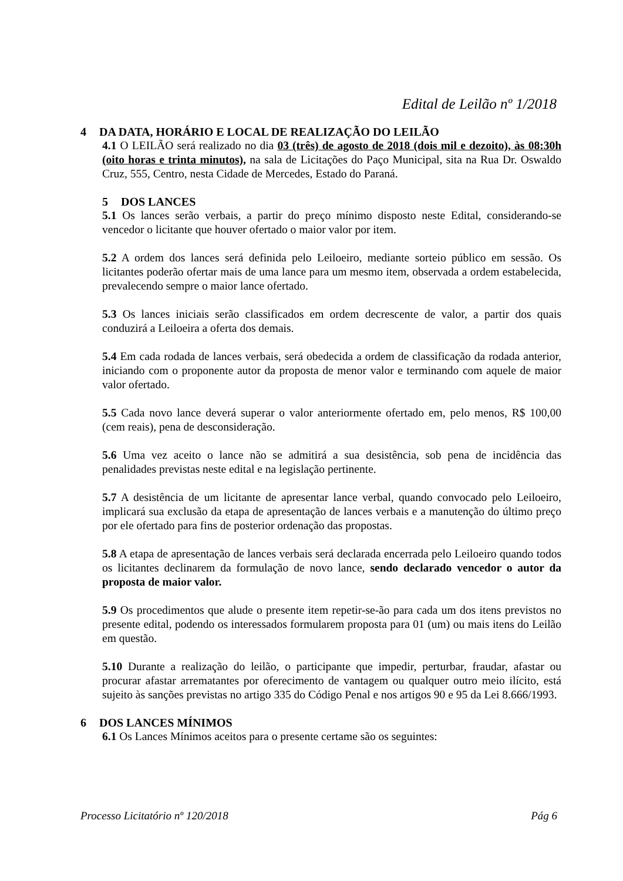Edital de Leilão nº 1/2018
4 DA DATA, HORÁRIO E LOCAL DE REALIZAÇÃO DO LEILÃO
4.1 O LEILÃO será realizado no dia 03 (três) de agosto de 2018 (dois mil e dezoito), às 08:30h (oito horas e trinta minutos), na sala de Licitações do Paço Municipal, sita na Rua Dr. Oswaldo Cruz, 555, Centro, nesta Cidade de Mercedes, Estado do Paraná.
5 DOS LANCES
5.1 Os lances serão verbais, a partir do preço mínimo disposto neste Edital, considerando-se vencedor o licitante que houver ofertado o maior valor por item.
5.2 A ordem dos lances será definida pelo Leiloeiro, mediante sorteio público em sessão. Os licitantes poderão ofertar mais de uma lance para um mesmo item, observada a ordem estabelecida, prevalecendo sempre o maior lance ofertado.
5.3 Os lances iniciais serão classificados em ordem decrescente de valor, a partir dos quais conduzirá a Leiloeira a oferta dos demais.
5.4 Em cada rodada de lances verbais, será obedecida a ordem de classificação da rodada anterior, iniciando com o proponente autor da proposta de menor valor e terminando com aquele de maior valor ofertado.
5.5 Cada novo lance deverá superar o valor anteriormente ofertado em, pelo menos, R$ 100,00 (cem reais), pena de desconsideração.
5.6 Uma vez aceito o lance não se admitirá a sua desistência, sob pena de incidência das penalidades previstas neste edital e na legislação pertinente.
5.7 A desistência de um licitante de apresentar lance verbal, quando convocado pelo Leiloeiro, implicará sua exclusão da etapa de apresentação de lances verbais e a manutenção do último preço por ele ofertado para fins de posterior ordenação das propostas.
5.8 A etapa de apresentação de lances verbais será declarada encerrada pelo Leiloeiro quando todos os licitantes declinarem da formulação de novo lance, sendo declarado vencedor o autor da proposta de maior valor.
5.9 Os procedimentos que alude o presente item repetir-se-ão para cada um dos itens previstos no presente edital, podendo os interessados formularem proposta para 01 (um) ou mais itens do Leilão em questão.
5.10 Durante a realização do leilão, o participante que impedir, perturbar, fraudar, afastar ou procurar afastar arrematantes por oferecimento de vantagem ou qualquer outro meio ilícito, está sujeito às sanções previstas no artigo 335 do Código Penal e nos artigos 90 e 95 da Lei 8.666/1993.
6 DOS LANCES MÍNIMOS
6.1 Os Lances Mínimos aceitos para o presente certame são os seguintes:
Processo Licitatório nº 120/2018 Pág 6